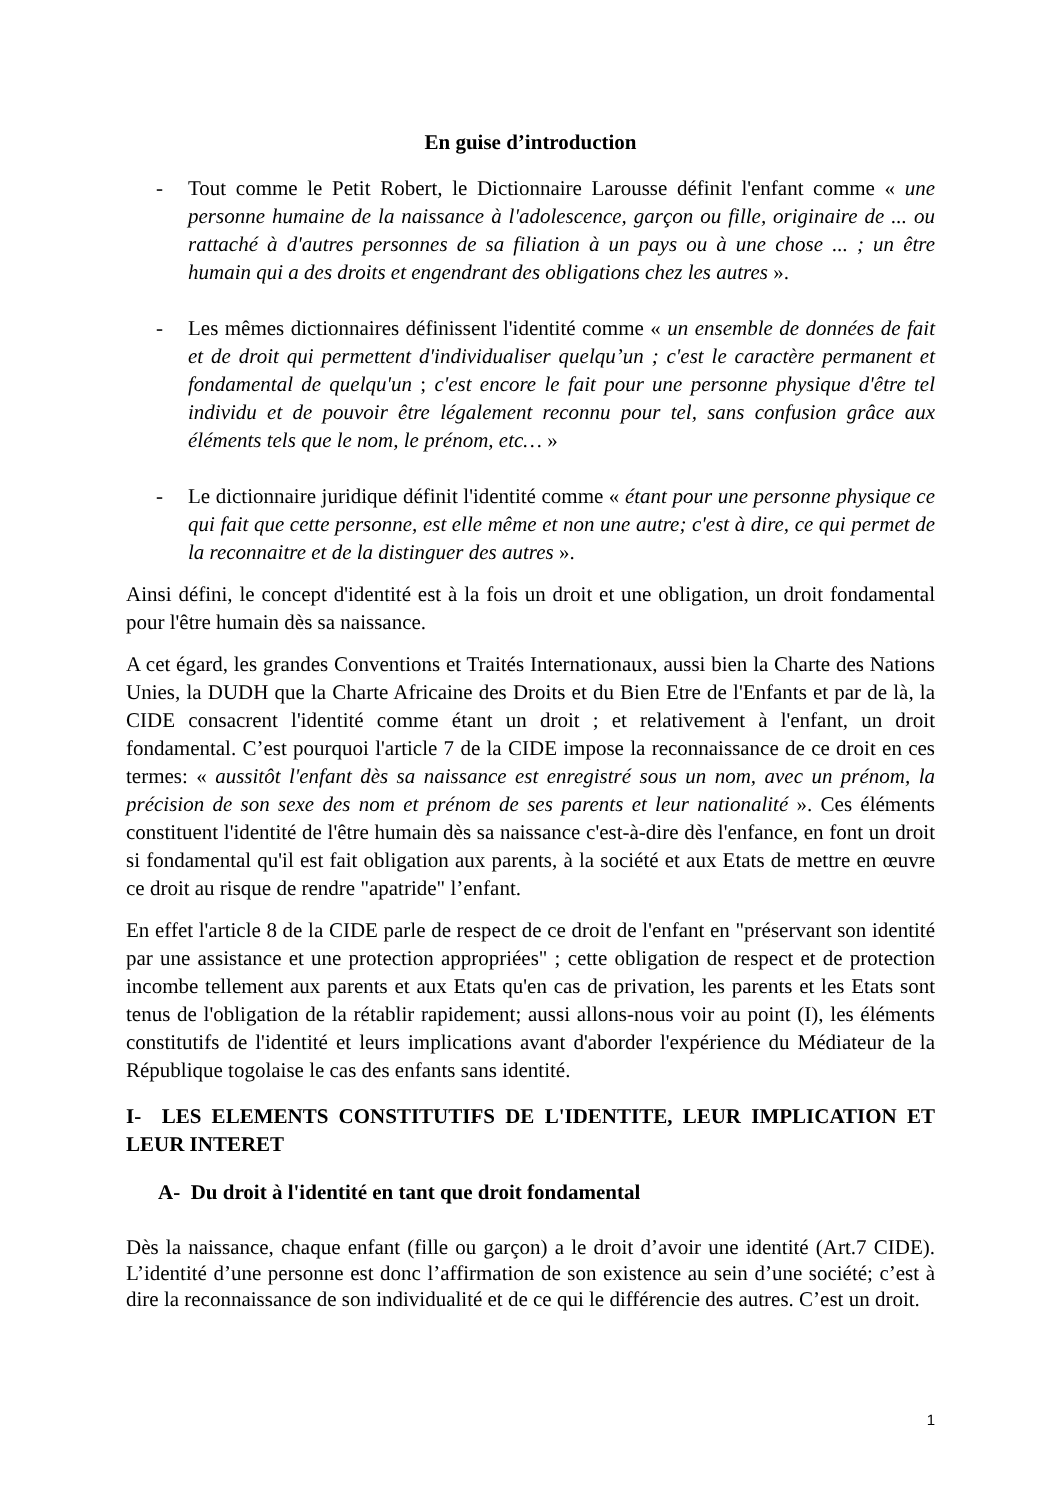En guise d’introduction
- Tout comme le Petit Robert, le Dictionnaire Larousse définit l'enfant comme « une personne humaine de la naissance à l'adolescence, garçon ou fille, originaire de ... ou rattaché à d'autres personnes de sa filiation à un pays ou à une chose ... ; un être humain qui a des droits et engendrant des obligations chez les autres ».
- Les mêmes dictionnaires définissent l'identité comme « un ensemble de données de fait et de droit qui permettent d'individualiser quelqu’un ; c'est le caractère permanent et fondamental de quelqu'un ; c'est encore le fait pour une personne physique d'être tel individu et de pouvoir être légalement reconnu pour tel, sans confusion grâce aux éléments tels que le nom, le prénom, etc… »
- Le dictionnaire juridique définit l'identité comme « étant pour une personne physique ce qui fait que cette personne, est elle même et non une autre; c'est à dire, ce qui permet de la reconnaitre et de la distinguer des autres ».
Ainsi défini, le concept d'identité est à la fois un droit et une obligation, un droit fondamental pour l'être humain dès sa naissance.
A cet égard, les grandes Conventions et Traités Internationaux, aussi bien la Charte des Nations Unies, la DUDH que la Charte Africaine des Droits et du Bien Etre de l'Enfants et par de là, la CIDE consacrent l'identité comme étant un droit ; et relativement à l'enfant, un droit fondamental. C’est pourquoi l'article 7 de la CIDE impose la reconnaissance de ce droit en ces termes: « aussitôt l'enfant dès sa naissance est enregistré sous un nom, avec un prénom, la précision de son sexe des nom et prénom de ses parents et leur nationalité ». Ces éléments constituent l'identité de l'être humain dès sa naissance c'est-à-dire dès l'enfance, en font un droit si fondamental qu'il est fait obligation aux parents, à la société et aux Etats de mettre en œuvre ce droit au risque de rendre "apatride" l’enfant.
En effet l'article 8 de la CIDE parle de respect de ce droit de l'enfant en "préservant son identité par une assistance et une protection appropriées" ; cette obligation de respect et de protection incombe tellement aux parents et aux Etats qu'en cas de privation, les parents et les Etats sont tenus de l'obligation de la rétablir rapidement; aussi allons-nous voir au point (I), les éléments constitutifs de l'identité et leurs implications avant d'aborder l'expérience du Médiateur de la République togolaise le cas des enfants sans identité.
I- LES ELEMENTS CONSTITUTIFS DE L'IDENTITE, LEUR IMPLICATION ET LEUR INTERET
A- Du droit à l'identité en tant que droit fondamental
Dès la naissance, chaque enfant (fille ou garçon) a le droit d’avoir une identité (Art.7 CIDE). L’identité d’une personne est donc l’affirmation de son existence au sein d’une société; c’est à dire la reconnaissance de son individualité et de ce qui le différencie des autres. C’est un droit.
1